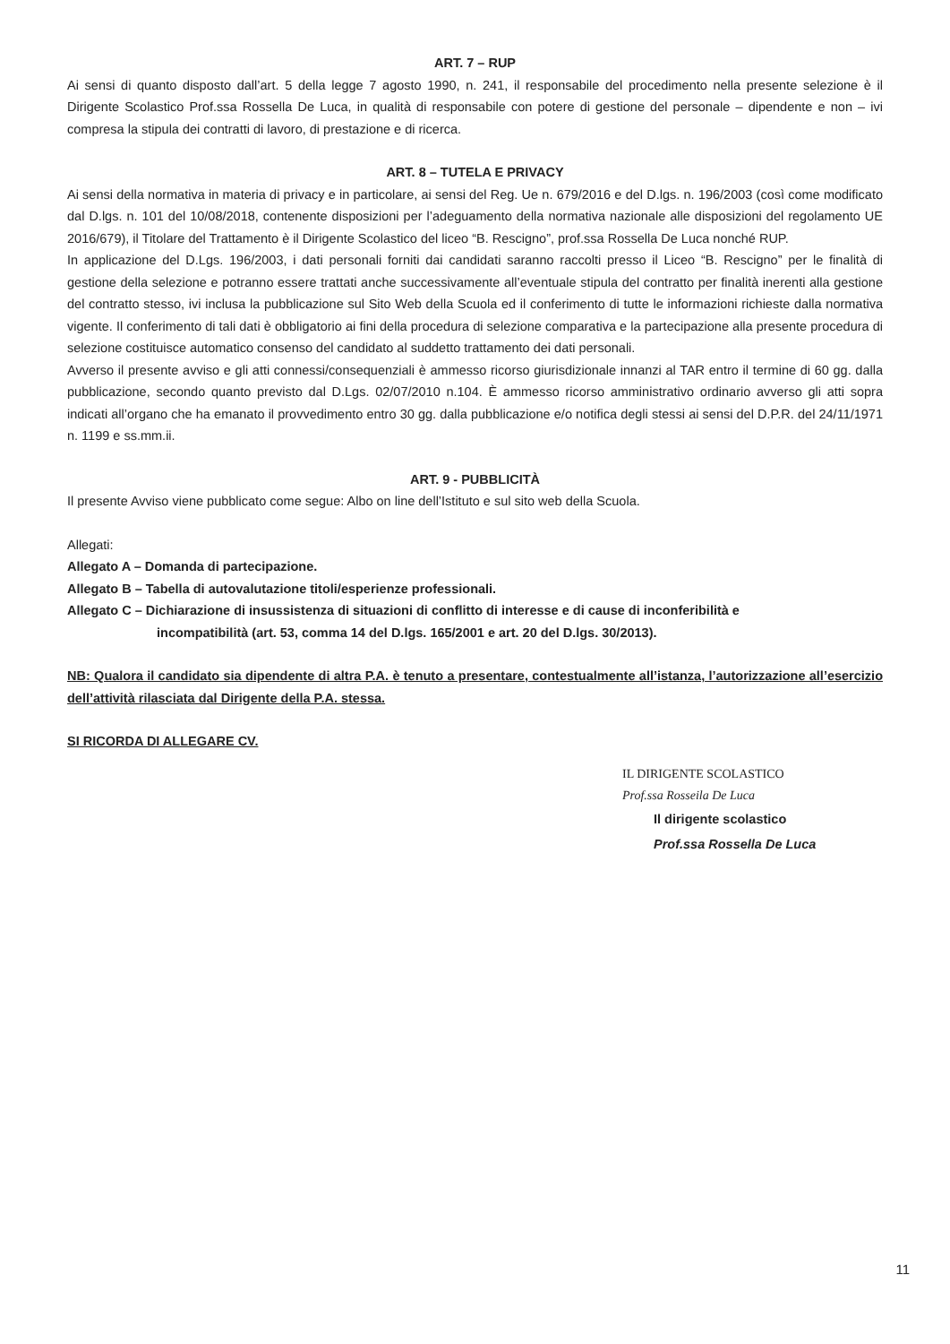ART. 7 – RUP
Ai sensi di quanto disposto dall’art. 5 della legge 7 agosto 1990, n. 241, il responsabile del procedimento nella presente selezione è il Dirigente Scolastico Prof.ssa Rossella De Luca, in qualità di responsabile con potere di gestione del personale – dipendente e non – ivi compresa la stipula dei contratti di lavoro, di prestazione e di ricerca.
ART. 8 – TUTELA E PRIVACY
Ai sensi della normativa in materia di privacy e in particolare, ai sensi del Reg. Ue n. 679/2016 e del D.lgs. n. 196/2003 (così come modificato dal D.lgs. n. 101 del 10/08/2018, contenente disposizioni per l’adeguamento della normativa nazionale alle disposizioni del regolamento UE 2016/679), il Titolare del Trattamento è il Dirigente Scolastico del liceo “B. Rescigno”, prof.ssa Rossella De Luca nonché RUP.
In applicazione del D.Lgs. 196/2003, i dati personali forniti dai candidati saranno raccolti presso il Liceo “B. Rescigno” per le finalità di gestione della selezione e potranno essere trattati anche successivamente all’eventuale stipula del contratto per finalità inerenti alla gestione del contratto stesso, ivi inclusa la pubblicazione sul Sito Web della Scuola ed il conferimento di tutte le informazioni richieste dalla normativa vigente. Il conferimento di tali dati è obbligatorio ai fini della procedura di selezione comparativa e la partecipazione alla presente procedura di selezione costituisce automatico consenso del candidato al suddetto trattamento dei dati personali.
Avverso il presente avviso e gli atti connessi/consequenziali è ammesso ricorso giurisdizionale innanzi al TAR entro il termine di 60 gg. dalla pubblicazione, secondo quanto previsto dal D.Lgs. 02/07/2010 n.104. È ammesso ricorso amministrativo ordinario avverso gli atti sopra indicati all’organo che ha emanato il provvedimento entro 30 gg. dalla pubblicazione e/o notifica degli stessi ai sensi del D.P.R. del 24/11/1971 n. 1199 e ss.mm.ii.
ART. 9 - PUBBLICITÀ
Il presente Avviso viene pubblicato come segue: Albo on line dell’Istituto e sul sito web della Scuola.
Allegati:
Allegato A – Domanda di partecipazione.
Allegato B – Tabella di autovalutazione titoli/esperienze professionali.
Allegato C – Dichiarazione di insussistenza di situazioni di conflitto di interesse e di cause di inconferibilità e
incompatibilità (art. 53, comma 14 del D.lgs. 165/2001 e art. 20 del D.lgs. 30/2013).
NB: Qualora il candidato sia dipendente di altra P.A. è tenuto a presentare, contestualmente all’istanza, l’autorizzazione all’esercizio dell’attività rilasciata dal Dirigente della P.A. stessa.
SI RICORDA DI ALLEGARE CV.
IL DIRIGENTE SCOLASTICO
Prof.ssa Rosseila De Luca
Il dirigente scolastico
Prof.ssa Rossella De Luca
11